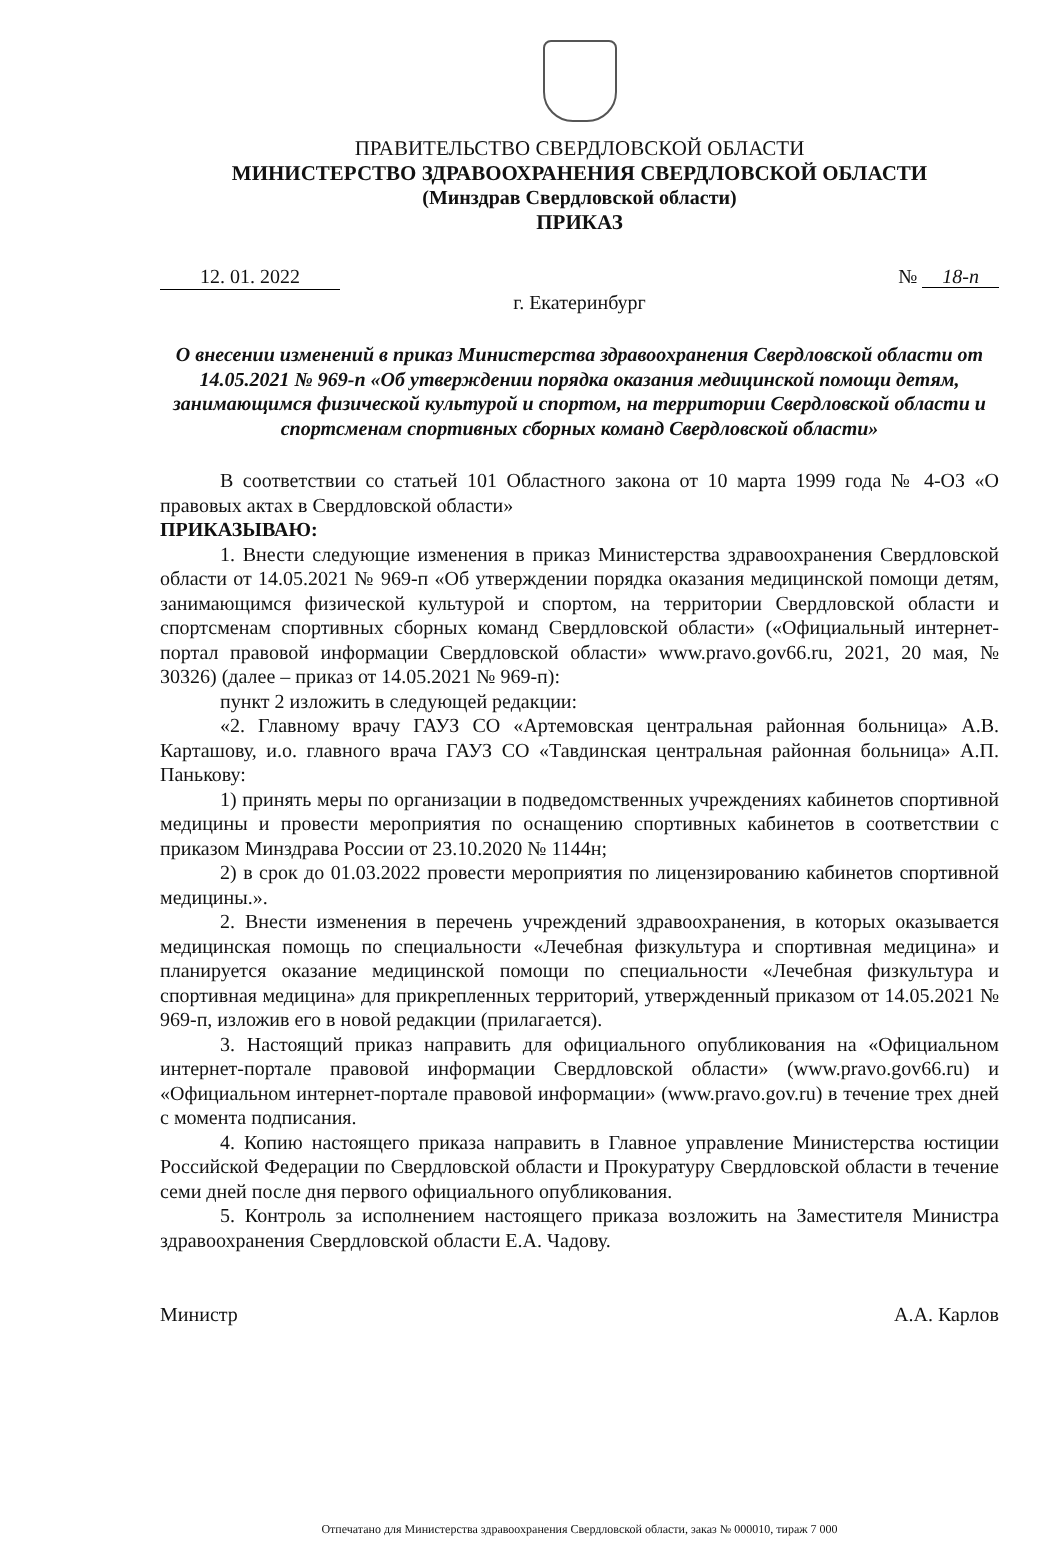ПРАВИТЕЛЬСТВО СВЕРДЛОВСКОЙ ОБЛАСТИ
МИНИСТЕРСТВО ЗДРАВООХРАНЕНИЯ СВЕРДЛОВСКОЙ ОБЛАСТИ
(Минздрав Свердловской области)
ПРИКАЗ
12. 01. 2022 № 18-п
г. Екатеринбург
О внесении изменений в приказ Министерства здравоохранения Свердловской области от 14.05.2021 № 969-п «Об утверждении порядка оказания медицинской помощи детям, занимающимся физической культурой и спортом, на территории Свердловской области и спортсменам спортивных сборных команд Свердловской области»
В соответствии со статьей 101 Областного закона от 10 марта 1999 года № 4-ОЗ «О правовых актах в Свердловской области»
ПРИКАЗЫВАЮ:
1. Внести следующие изменения в приказ Министерства здравоохранения Свердловской области от 14.05.2021 № 969-п «Об утверждении порядка оказания медицинской помощи детям, занимающимся физической культурой и спортом, на территории Свердловской области и спортсменам спортивных сборных команд Свердловской области» («Официальный интернет-портал правовой информации Свердловской области» www.pravo.gov66.ru, 2021, 20 мая, № 30326) (далее – приказ от 14.05.2021 № 969-п):
пункт 2 изложить в следующей редакции:
«2. Главному врачу ГАУЗ СО «Артемовская центральная районная больница» А.В. Карташову, и.о. главного врача ГАУЗ СО «Тавдинская центральная районная больница» А.П. Панькову:
1) принять меры по организации в подведомственных учреждениях кабинетов спортивной медицины и провести мероприятия по оснащению спортивных кабинетов в соответствии с приказом Минздрава России от 23.10.2020 № 1144н;
2) в срок до 01.03.2022 провести мероприятия по лицензированию кабинетов спортивной медицины.».
2. Внести изменения в перечень учреждений здравоохранения, в которых оказывается медицинская помощь по специальности «Лечебная физкультура и спортивная медицина» и планируется оказание медицинской помощи по специальности «Лечебная физкультура и спортивная медицина» для прикрепленных территорий, утвержденный приказом от 14.05.2021 № 969-п, изложив его в новой редакции (прилагается).
3. Настоящий приказ направить для официального опубликования на «Официальном интернет-портале правовой информации Свердловской области» (www.pravo.gov66.ru) и «Официальном интернет-портале правовой информации» (www.pravo.gov.ru) в течение трех дней с момента подписания.
4. Копию настоящего приказа направить в Главное управление Министерства юстиции Российской Федерации по Свердловской области и Прокуратуру Свердловской области в течение семи дней после дня первого официального опубликования.
5. Контроль за исполнением настоящего приказа возложить на Заместителя Министра здравоохранения Свердловской области Е.А. Чадову.
Министр А.А. Карлов
Отпечатано для Министерства здравоохранения Свердловской области, заказ № 000010, тираж 7 000